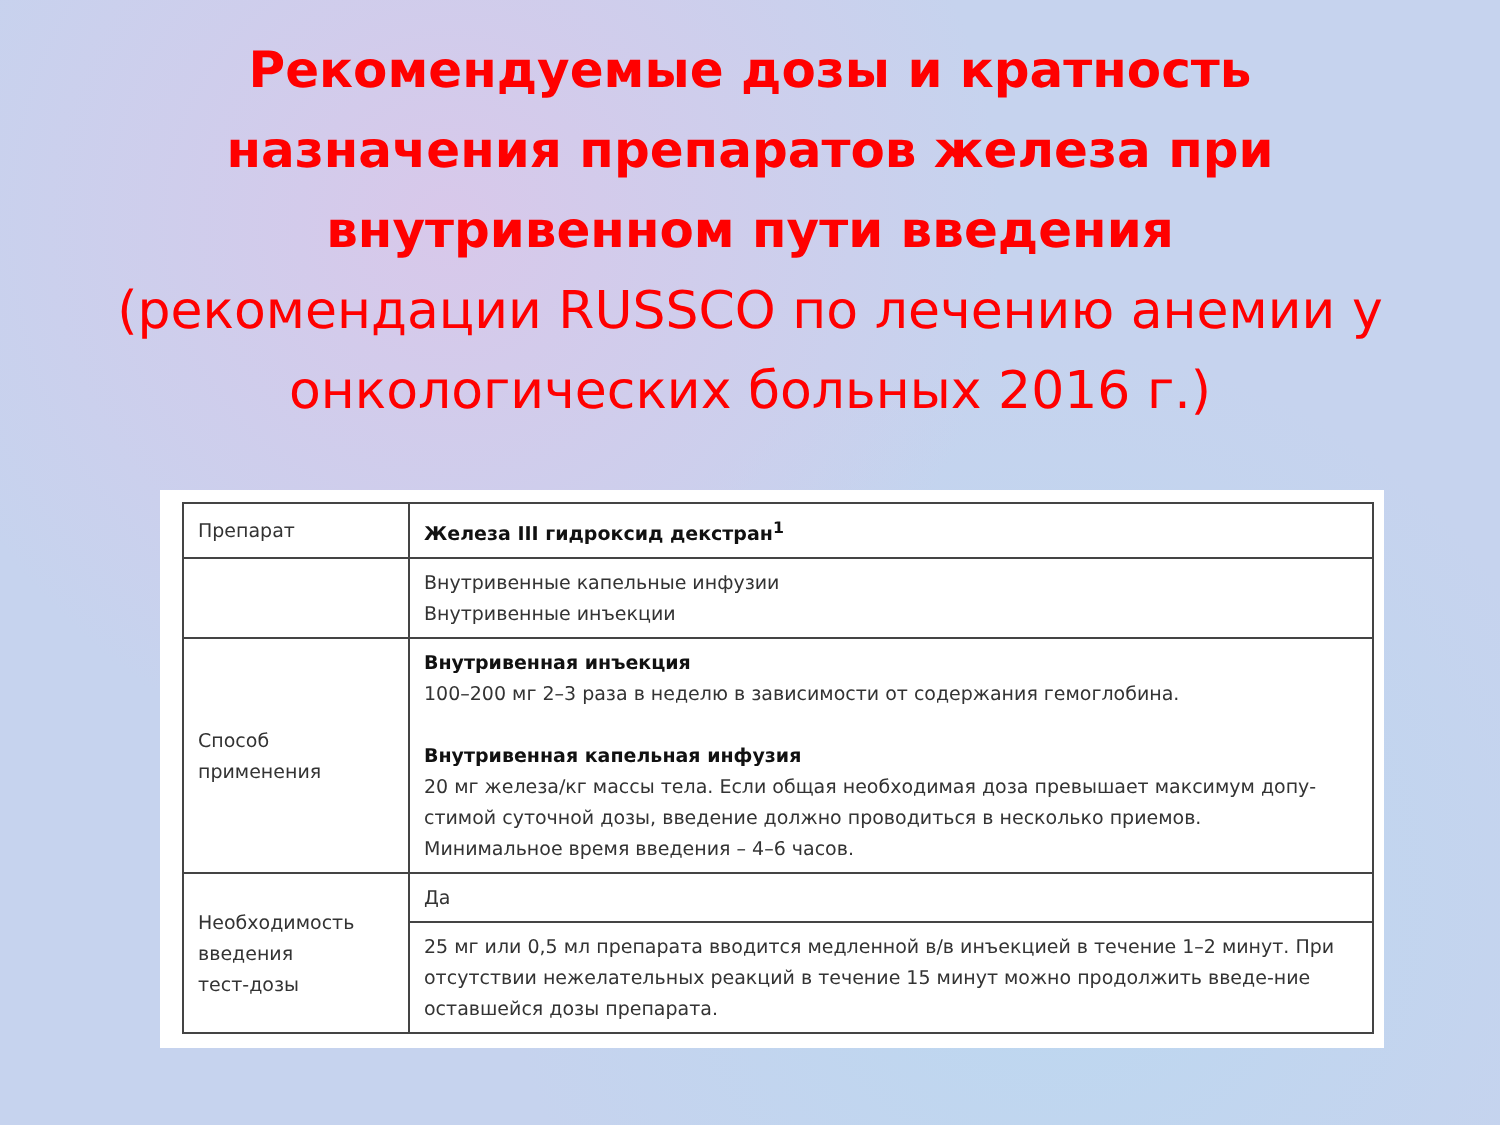Рекомендуемые дозы и кратность
назначения препаратов железа при
внутривенном пути введения
(рекомендации RUSSCO по лечению анемии у
онкологических больных 2016 г.)
| Препарат | Железа III гидроксид декстран<sup>1</sup> |
| | Внутривенные капельные инфузии Внутривенные инъекции |
| Способ применения | Внутривенная инъекция 100–200 мг 2–3 раза в неделю в зависимости от содержания гемоглобина. Внутривенная капельная инфузия 20 мг железа/кг массы тела. Если общая необходимая доза превышает максимум допу-стимой суточной дозы, введение должно проводиться в несколько приемов. Минимальное время введения – 4–6 часов. |
| Необходимость введения тест-дозы | Да |
| | 25 мг или 0,5 мл препарата вводится медленной в/в инъекцией в течение 1–2 минут. При отсутствии нежелательных реакций в течение 15 минут можно продолжить введе-ние оставшейся дозы препарата. |